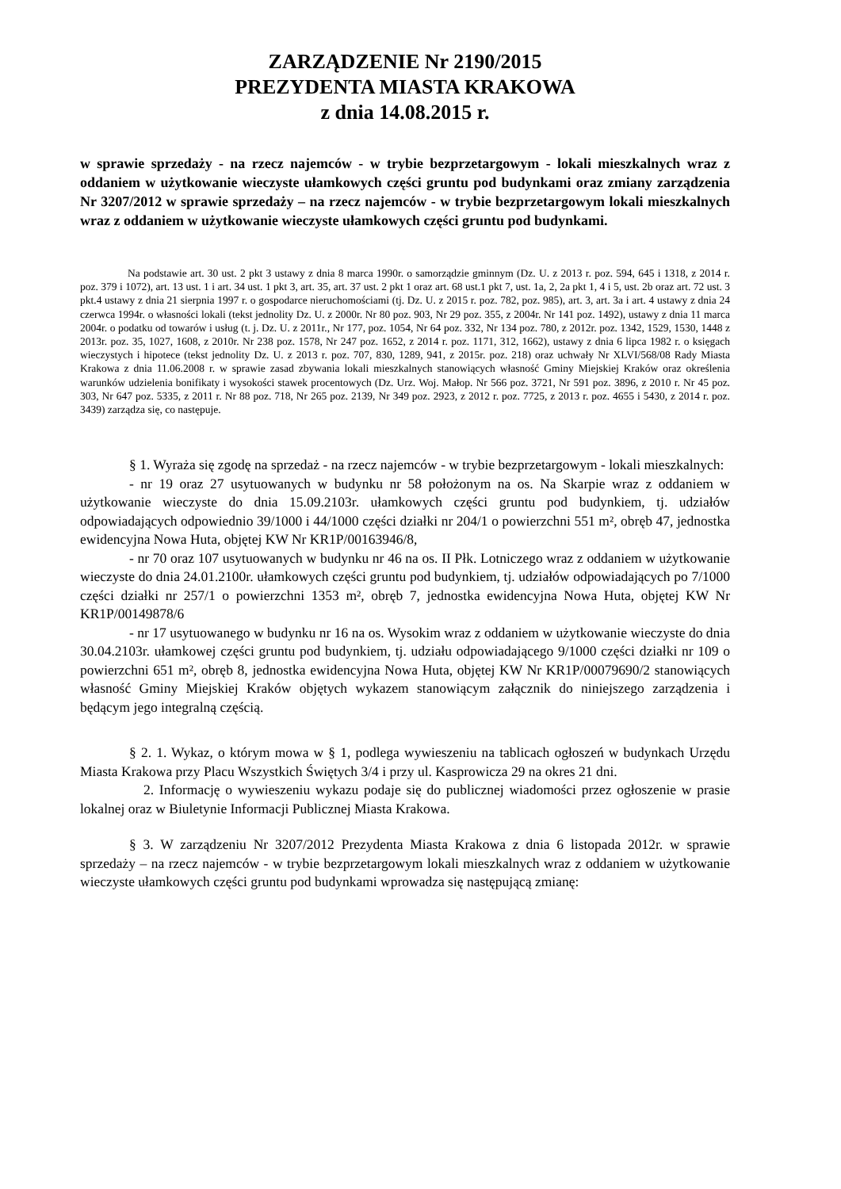ZARZĄDZENIE Nr 2190/2015
PREZYDENTA MIASTA KRAKOWA
z dnia 14.08.2015 r.
w sprawie sprzedaży - na rzecz najemców - w trybie bezprzetargowym - lokali mieszkalnych wraz z oddaniem w użytkowanie wieczyste ułamkowych części gruntu pod budynkami oraz zmiany zarządzenia Nr 3207/2012 w sprawie sprzedaży – na rzecz najemców - w trybie bezprzetargowym lokali mieszkalnych wraz z oddaniem w użytkowanie wieczyste ułamkowych części gruntu pod budynkami.
Na podstawie art. 30 ust. 2 pkt 3 ustawy z dnia 8 marca 1990r. o samorządzie gminnym (Dz. U. z 2013 r. poz. 594, 645 i 1318, z 2014 r. poz. 379 i 1072), art. 13 ust. 1 i art. 34 ust. 1 pkt 3, art. 35, art. 37 ust. 2 pkt 1 oraz art. 68 ust.1 pkt 7, ust. 1a, 2, 2a pkt 1, 4 i 5, ust. 2b oraz art. 72 ust. 3 pkt.4 ustawy z dnia 21 sierpnia 1997 r. o gospodarce nieruchomościami (tj. Dz. U. z 2015 r. poz. 782, poz. 985), art. 3, art. 3a i art. 4 ustawy z dnia 24 czerwca 1994r. o własności lokali (tekst jednolity Dz. U. z 2000r. Nr 80 poz. 903, Nr 29 poz. 355, z 2004r. Nr 141 poz. 1492), ustawy z dnia 11 marca 2004r. o podatku od towarów i usług (t. j. Dz. U. z 2011r., Nr 177, poz. 1054, Nr 64 poz. 332, Nr 134 poz. 780, z 2012r. poz. 1342, 1529, 1530, 1448 z 2013r. poz. 35, 1027, 1608, z 2010r. Nr 238 poz. 1578, Nr 247 poz. 1652, z 2014 r. poz. 1171, 312, 1662), ustawy z dnia 6 lipca 1982 r. o księgach wieczystych i hipotece (tekst jednolity Dz. U. z 2013 r. poz. 707, 830, 1289, 941, z 2015r. poz. 218) oraz uchwały Nr XLVI/568/08 Rady Miasta Krakowa z dnia 11.06.2008 r. w sprawie zasad zbywania lokali mieszkalnych stanowiących własność Gminy Miejskiej Kraków oraz określenia warunków udzielenia bonifikaty i wysokości stawek procentowych (Dz. Urz. Woj. Małop. Nr 566 poz. 3721, Nr 591 poz. 3896, z 2010 r. Nr 45 poz. 303, Nr 647 poz. 5335, z 2011 r. Nr 88 poz. 718, Nr 265 poz. 2139, Nr 349 poz. 2923, z 2012 r. poz. 7725, z 2013 r. poz. 4655 i 5430, z 2014 r. poz. 3439) zarządza się, co następuje.
§ 1. Wyraża się zgodę na sprzedaż - na rzecz najemców - w trybie bezprzetargowym - lokali mieszkalnych:
- nr 19 oraz 27 usytuowanych w budynku nr 58 położonym na os. Na Skarpie wraz z oddaniem w użytkowanie wieczyste do dnia 15.09.2103r. ułamkowych części gruntu pod budynkiem, tj. udziałów odpowiadających odpowiednio 39/1000 i 44/1000 części działki nr 204/1 o powierzchni 551 m², obręb 47, jednostka ewidencyjna Nowa Huta, objętej KW Nr KR1P/00163946/8,
- nr 70 oraz 107 usytuowanych w budynku nr 46 na os. II Płk. Lotniczego wraz z oddaniem w użytkowanie wieczyste do dnia 24.01.2100r. ułamkowych części gruntu pod budynkiem, tj. udziałów odpowiadających po 7/1000 części działki nr 257/1 o powierzchni 1353 m², obręb 7, jednostka ewidencyjna Nowa Huta, objętej KW Nr KR1P/00149878/6
- nr 17 usytuowanego w budynku nr 16 na os. Wysokim wraz z oddaniem w użytkowanie wieczyste do dnia 30.04.2103r. ułamkowej części gruntu pod budynkiem, tj. udziału odpowiadającego 9/1000 części działki nr 109 o powierzchni 651 m², obręb 8, jednostka ewidencyjna Nowa Huta, objętej KW Nr KR1P/00079690/2 stanowiących własność Gminy Miejskiej Kraków objętych wykazem stanowiącym załącznik do niniejszego zarządzenia i będącym jego integralną częścią.
§ 2. 1. Wykaz, o którym mowa w § 1, podlega wywieszeniu na tablicach ogłoszeń w budynkach Urzędu Miasta Krakowa przy Placu Wszystkich Świętych 3/4 i przy ul. Kasprowicza 29 na okres 21 dni.
2. Informację o wywieszeniu wykazu podaje się do publicznej wiadomości przez ogłoszenie w prasie lokalnej oraz w Biuletynie Informacji Publicznej Miasta Krakowa.
§ 3. W zarządzeniu Nr 3207/2012 Prezydenta Miasta Krakowa z dnia 6 listopada 2012r. w sprawie sprzedaży – na rzecz najemców - w trybie bezprzetargowym lokali mieszkalnych wraz z oddaniem w użytkowanie wieczyste ułamkowych części gruntu pod budynkami wprowadza się następującą zmianę: